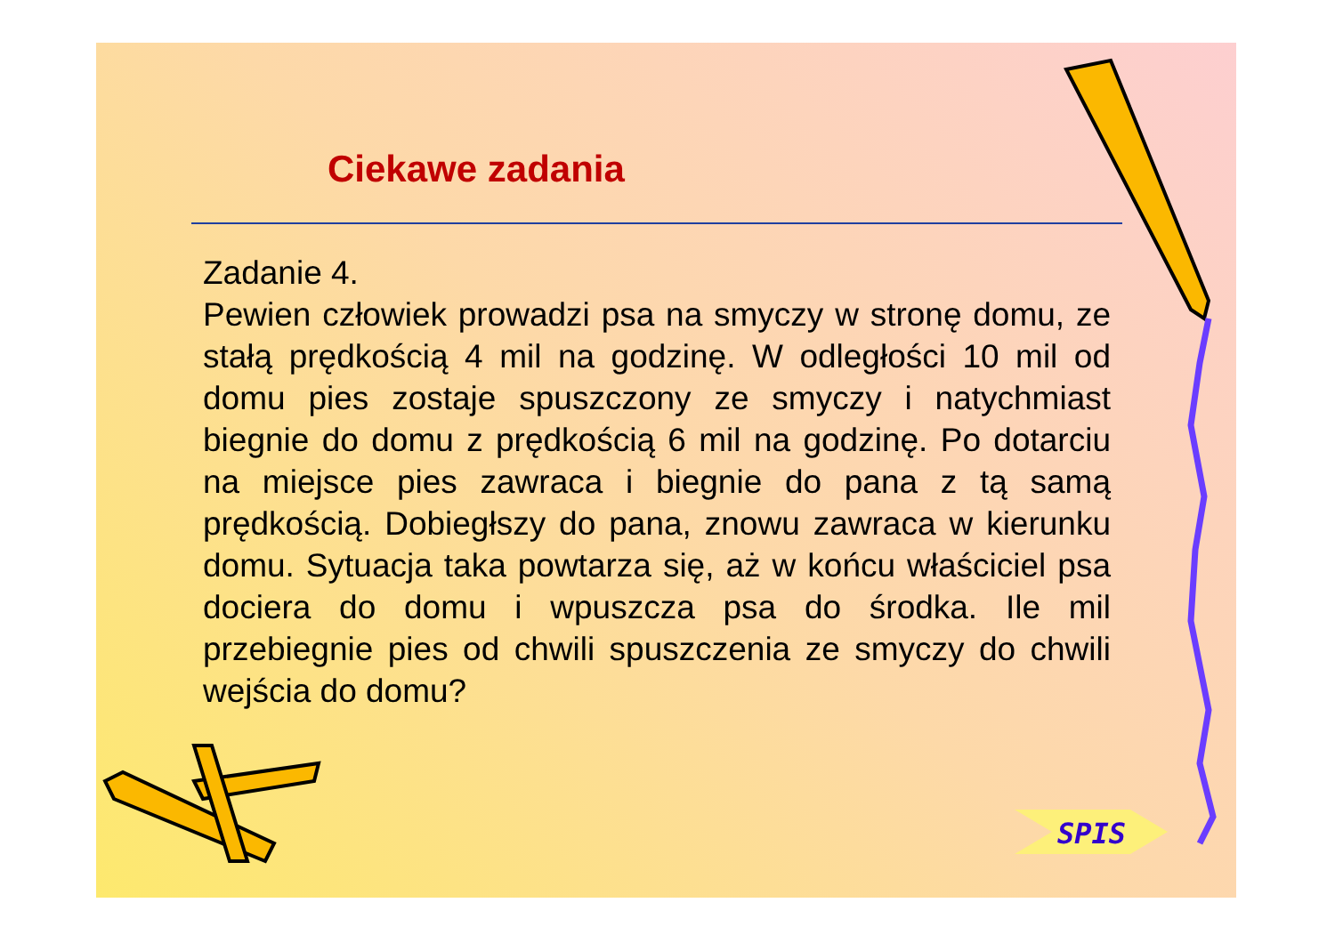Ciekawe zadania
Zadanie 4.
Pewien człowiek prowadzi psa na smyczy w stronę domu, ze stałą prędkością 4 mil na godzinę. W odległości 10 mil od domu pies zostaje spuszczony ze smyczy i natychmiast biegnie do domu z prędkością 6 mil na godzinę. Po dotarciu na miejsce pies zawraca i biegnie do pana z tą samą prędkością. Dobiegłszy do pana, znowu zawraca w kierunku domu. Sytuacja taka powtarza się, aż w końcu właściciel psa dociera do domu i wpuszcza psa do środka. Ile mil przebiegnie pies od chwili spuszczenia ze smyczy do chwili wejścia do domu?
SPIS